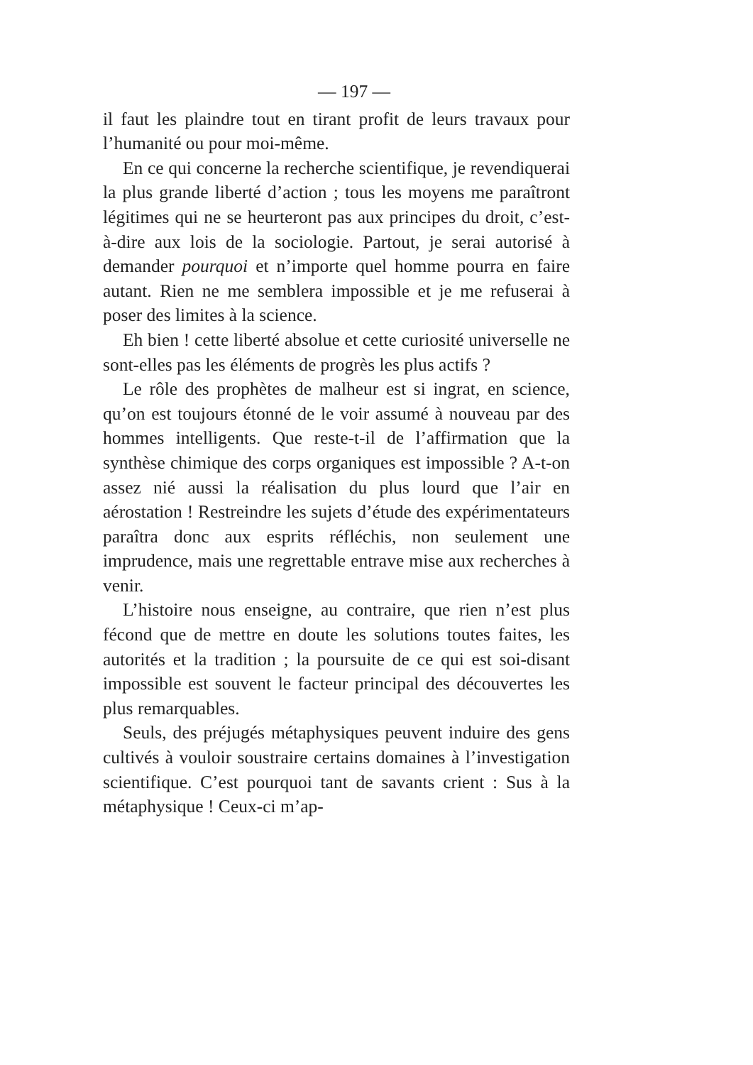— 197 —
il faut les plaindre tout en tirant profit de leurs travaux pour l’humanité ou pour moi-même.
En ce qui concerne la recherche scientifique, je revendiquerai la plus grande liberté d’action ; tous les moyens me paraîtront légitimes qui ne se heurteront pas aux principes du droit, c’est-à-dire aux lois de la sociologie. Partout, je serai autorisé à demander pourquoi et n’importe quel homme pourra en faire autant. Rien ne me semblera impossible et je me refuserai à poser des limites à la science.
Eh bien ! cette liberté absolue et cette curiosité universelle ne sont-elles pas les éléments de progrès les plus actifs ?
Le rôle des prophètes de malheur est si ingrat, en science, qu’on est toujours étonné de le voir assumé à nouveau par des hommes intelligents. Que reste-t-il de l’affirmation que la synthèse chimique des corps organiques est impossible ? A-t-on assez nié aussi la réalisation du plus lourd que l’air en aérostation ! Restreindre les sujets d’étude des expérimentateurs paraîtra donc aux esprits réfléchis, non seulement une imprudence, mais une regrettable entrave mise aux recherches à venir.
L’histoire nous enseigne, au contraire, que rien n’est plus fécond que de mettre en doute les solutions toutes faites, les autorités et la tradition ; la poursuite de ce qui est soi-disant impossible est souvent le facteur principal des découvertes les plus remarquables.
Seuls, des préjugés métaphysiques peuvent induire des gens cultivés à vouloir soustraire certains domaines à l’investigation scientifique. C’est pourquoi tant de savants crient : Sus à la métaphysique ! Ceux-ci m’ap-